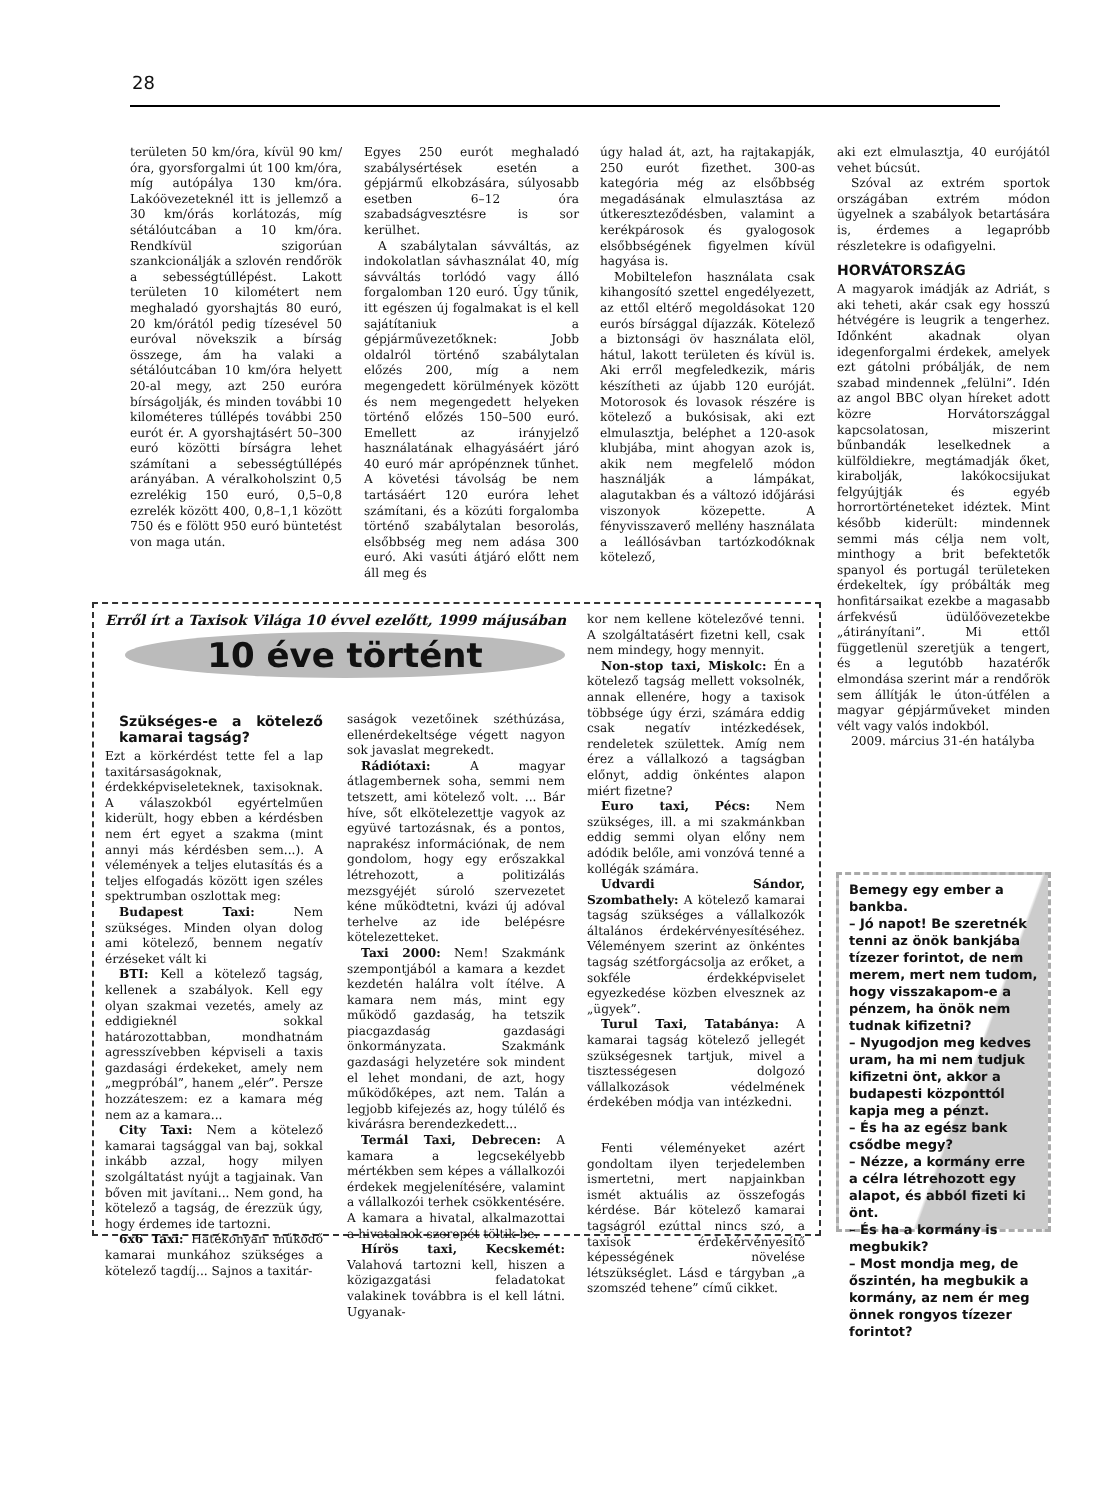28
területen 50 km/óra, kívül 90 km/óra, gyorsforgalmi út 100 km/óra, míg autópálya 130 km/óra. Lakóövezeteknél itt is jellemző a 30 km/órás korlátozás, míg sétálóutcában a 10 km/óra. Rendkívül szigorúan szankcionálják a szlovén rendőrök a sebességtúllépést. Lakott területen 10 kilométert nem meghaladó gyorshajtás 80 euró, 20 km/órától pedig tízesével 50 euróval növekszik a bírság összege, ám ha valaki a sétálóutcában 10 km/óra helyett 20-al megy, azt 250 euróra bírságolják, és minden további 10 kilométeres túllépés további 250 eurót ér. A gyorshajtásért 50–300 euró közötti bírságra lehet számítani a sebességtúllépés arányában. A véralkoholszint 0,5 ezrelékig 150 euró, 0,5–0,8 ezrelék között 400, 0,8–1,1 között 750 és e fölött 950 euró büntetést von maga után.
Egyes 250 eurót meghaladó szabálysértések esetén a gépjármű elkobzására, súlyosabb esetben 6–12 óra szabadságvesztésre is sor kerülhet.
A szabálytalan sávváltás, az indokolatlan sávhasználat 40, míg sávváltás torlódó vagy álló forgalomban 120 euró. Úgy tűnik, itt egészen új fogalmakat is el kell sajátítaniuk a gépjárművezetőknek: Jobb oldalról történő szabálytalan előzés 200, míg a nem megengedett körülmények között és nem megengedett helyeken történő előzés 150–500 euró. Emellett az irányjelző használatának elhagyásáért járó 40 euró már aprópénznek tűnhet. A követési távolság be nem tartásáért 120 euróra lehet számítani, és a közúti forgalomba történő szabálytalan besorolás, elsőbbség meg nem adása 300 euró. Aki vasúti átjáró előtt nem áll meg és
úgy halad át, azt, ha rajtakapják, 250 eurót fizethet. 300-as kategória még az elsőbbség megadásának elmulasztása az útkereszteződésben, valamint a kerékpárosok és gyalogosok elsőbbségének figyelmen kívül hagyása is.
Mobiltelefon használata csak kihangosító szettel engedélyezett, az ettől eltérő megoldásokat 120 eurós bírsággal díjazzák. Kötelező a biztonsági öv használata elöl, hátul, lakott területen és kívül is. Aki erről megfeledkezik, máris készítheti az újabb 120 euróját. Motorosok és lovasok részére is kötelező a bukósisak, aki ezt elmulasztja, beléphet a 120-asok klubjába, mint ahogyan azok is, akik nem megfelelő módon használják a lámpákat, alagutakban és a változó időjárási viszonyok közepette. A fényvisszaverő mellény használata a leállósávban tartózkodóknak kötelező,
aki ezt elmulasztja, 40 eurójától vehet búcsút.
Szóval az extrém sportok országában extrém módon ügyelnek a szabályok betartására is, érdemes a legapróbb részletekre is odafigyelni.
HORVÁTORSZÁG
A magyarok imádják az Adriát, s aki teheti, akár csak egy hosszú hétvégére is leugrik a tengerhez. Időnként akadnak olyan idegenforgalmi érdekek, amelyek ezt gátolni próbálják, de nem szabad mindennek „felülni”. Idén az angol BBC olyan híreket adott közre Horvátországgal kapcsolatosan, miszerint bűnbandák leselkednek a külföldiekre, megtámadják őket, kirabolják, lakókocsijukat felgyújtják és egyéb horrortörténeteket idéztek. Mint később kiderült: mindennek semmi más célja nem volt, minthogy a brit befektetők spanyol és portugál területeken érdekeltek, így próbálták meg honfitársaikat ezekbe a magasabb árfekvésű üdülőövezetekbe „átirányítani”. Mi ettől függetlenül szeretjük a tengert, és a legutóbb hazatérők elmondása szerint már a rendőrök sem állítják le úton-útfélen a magyar gépjárműveket minden vélt vagy valós indokból.
2009. március 31-én hatályba
Erről írt a Taxisok Világa 10 évvel ezelőtt, 1999 májusában
10 éve történt
Szükséges-e a kötelező kamarai tagság?
Ezt a körkérdést tette fel a lap taxitársaságoknak, érdekképviseleteknek, taxisoknak. A válaszokból egyértelműen kiderült, hogy ebben a kérdésben nem ért egyet a szakma (mint annyi más kérdésben sem...). A vélemények a teljes elutasítás és a teljes elfogadás között igen széles spektrumban oszlottak meg:
Budapest Taxi: Nem szükséges. Minden olyan dolog ami kötelező, bennem negatív érzéseket vált ki
BTI: Kell a kötelező tagság, kellenek a szabályok. Kell egy olyan szakmai vezetés, amely az eddigieknél sokkal határozottabban, mondhatnám agresszívebben képviseli a taxis gazdasági érdekeket, amely nem „megpróbál”, hanem „elér”. Persze hozzáteszem: ez a kamara még nem az a kamara...
City Taxi: Nem a kötelező kamarai tagsággal van baj, sokkal inkább azzal, hogy milyen szolgáltatást nyújt a tagjainak. Van bőven mit javítani... Nem gond, ha kötelező a tagság, de érezzük úgy, hogy érdemes ide tartozni.
6x6 Taxi: Hatékonyan működő kamarai munkához szükséges a kötelező tagdíj... Sajnos a taxitár-
saságok vezetőinek széthúzása, ellenérdekeltsége végett nagyon sok javaslat megrekedt.
Rádiótaxi: A magyar átlagembernek soha, semmi nem tetszett, ami kötelező volt. ... Bár híve, sőt elkötelezettje vagyok az együvé tartozásnak, és a pontos, naprakész információnak, de nem gondolom, hogy egy erőszakkal létrehozott, a politizálás mezsgyéjét súroló szervezetet kéne működtetni, kvázi új adóval terhelve az ide belépésre kötelezetteket.
Taxi 2000: Nem! Szakmánk szempontjából a kamara a kezdet kezdetén halálra volt ítélve. A kamara nem más, mint egy működő gazdaság, ha tetszik piacgazdaság gazdasági önkormányzata. Szakmánk gazdasági helyzetére sok mindent el lehet mondani, de azt, hogy működőképes, azt nem. Talán a legjobb kifejezés az, hogy túlélő és kivárásra berendezkedett...
Termál Taxi, Debrecen: A kamara a legcsekélyebb mértékben sem képes a vállalkozói érdekek megjelenítésére, valamint a vállalkozói terhek csökkentésére. A kamara a hivatal, alkalmazottai a hivatalnok szerepét töltik be.
Hírös taxi, Kecskemét: Valahová tartozni kell, hiszen a közigazgatási feladatokat valakinek továbbra is el kell látni. Ugyanak-
kor nem kellene kötelezővé tenni. A szolgáltatásért fizetni kell, csak nem mindegy, hogy mennyit.
Non-stop taxi, Miskolc: Én a kötelező tagság mellett voksolnék, annak ellenére, hogy a taxisok többsége úgy érzi, számára eddig csak negatív intézkedések, rendeletek születtek. Amíg nem érez a vállalkozó a tagságban előnyt, addig önkéntes alapon miért fizetne?
Euro taxi, Pécs: Nem szükséges, ill. a mi szakmánkban eddig semmi olyan előny nem adódik belőle, ami vonzóvá tenné a kollégák számára.
Udvardi Sándor, Szombathely: A kötelező kamarai tagság szükséges a vállalkozók általános érdekérvényesítéséhez. Véleményem szerint az önkéntes tagság szétforgácsolja az erőket, a sokféle érdekképviselet egyezkedése közben elvesznek az „ügyek”.
Turul Taxi, Tatabánya: A kamarai tagság kötelező jellegét szükségesnek tartjuk, mivel a tisztességesen dolgozó vállalkozások védelmének érdekében módja van intézkedni.
Fenti véleményeket azért gondoltam ilyen terjedelemben ismertetni, mert napjainkban ismét aktuális az összefogás kérdése. Bár kötelező kamarai tagságról ezúttal nincs szó, a taxisok érdekérvényesítő képességének növelése létszükséglet. Lásd e tárgyban „a szomszéd tehene” című cikket.
Bemegy egy ember a bankba.
– Jó napot! Be szeretnék tenni az önök bankjába tízezer forintot, de nem merem, mert nem tudom, hogy visszakapom-e a pénzem, ha önök nem tudnak kifizetni?
– Nyugodjon meg kedves uram, ha mi nem tudjuk kifizetni önt, akkor a budapesti központtól kapja meg a pénzt.
– És ha az egész bank csődbe megy?
– Nézze, a kormány erre a célra létrehozott egy alapot, és abból fizeti ki önt.
– És ha a kormány is megbukik?
– Most mondja meg, de őszintén, ha megbukik a kormány, az nem ér meg önnek rongyos tízezer forintot?